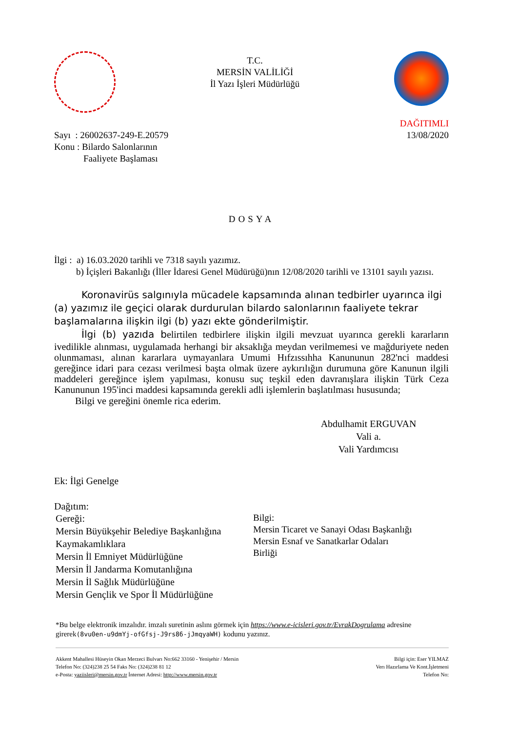T.C.
MERSİN VALİLİĞİ
İl Yazı İşleri Müdürlüğü
Sayı : 26002637-249-E.20579
Konu : Bilardo Salonlarının
Faaliyete Başlaması
DAĞITIMLI
13/08/2020
DOSYA
İlgi : a) 16.03.2020 tarihli ve 7318 sayılı yazımız.
b) İçişleri Bakanlığı (İller İdaresi Genel Müdürüğü)nın 12/08/2020 tarihli ve 13101 sayılı yazısı.
Koronavirüs salgınıyla mücadele kapsamında alınan tedbirler uyarınca ilgi (a) yazımız ile geçici olarak durdurulan bilardo salonlarının faaliyete tekrar başlamalarına ilişkin ilgi (b) yazı ekte gönderilmiştir.
İlgi (b) yazıda belirtilen tedbirlere ilişkin ilgili mevzuat uyarınca gerekli kararların ivedilikle alınması, uygulamada herhangi bir aksaklığa meydan verilmemesi ve mağduriyete neden olunmaması, alınan kararlara uymayanlara Umumi Hıfzıssıhha Kanununun 282'nci maddesi gereğince idari para cezası verilmesi başta olmak üzere aykırılığın durumuna göre Kanunun ilgili maddeleri gereğince işlem yapılması, konusu suç teşkil eden davranışlara ilişkin Türk Ceza Kanununun 195'inci maddesi kapsamında gerekli adli işlemlerin başlatılması hususunda;
Bilgi ve gereğini önemle rica ederim.
Abdulhamit ERGUVAN
Vali a.
Vali Yardımcısı
Ek: İlgi Genelge
Dağıtım:
Gereği:
Mersin Büyükşehir Belediye Başkanlığına
Kaymakamlıklara
Mersin İl Emniyet Müdürlüğüne
Mersin İl Jandarma Komutanlığına
Mersin İl Sağlık Müdürlüğüne
Mersin Gençlik ve Spor İl Müdürlüğüne
Bilgi:
Mersin Ticaret ve Sanayi Odası Başkanlığı
Mersin Esnaf ve Sanatkarlar Odaları
Birliği
*Bu belge elektronik imzalıdır. imzalı suretinin aslını görmek için https://www.e-icisleri.gov.tr/EvrakDogrulama adresine girerek(8vu0en-u9dmYj-ofGfsj-J9rs86-jJmqyaWH) kodunu yazınız.
Akkent Mahallesi Hüseyin Okan Merzeci Bulvarı No:662 33160 - Yenişehir / Mersin
Telefon No: (324)238 25 54 Faks No: (324)238 81 12
e-Posta: yaziisleri@mersin.gov.tr İnternet Adresi: http://www.mersin.gov.tr
Bilgi için: Eser YILMAZ
Verı Hazırlama Ve Kont.İşletmeni
Telefon No: